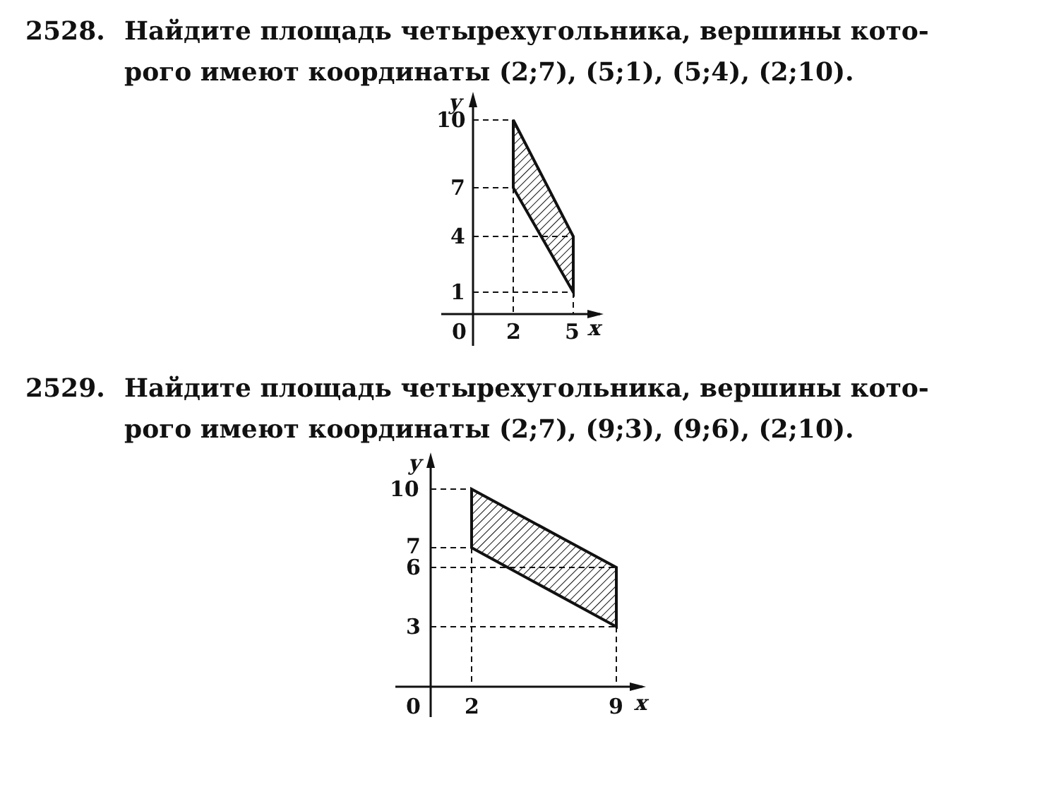2528. Найдите площадь четырехугольника, вершины кото-
рого имеют координаты (2;7), (5;1), (5;4), (2;10).
10
7
4
1
0
2
5
x
y
2529. Найдите площадь четырехугольника, вершины кото-
рого имеют координаты (2;7), (9;3), (9;6), (2;10).
10
7
6
3
0
2
9
x
y